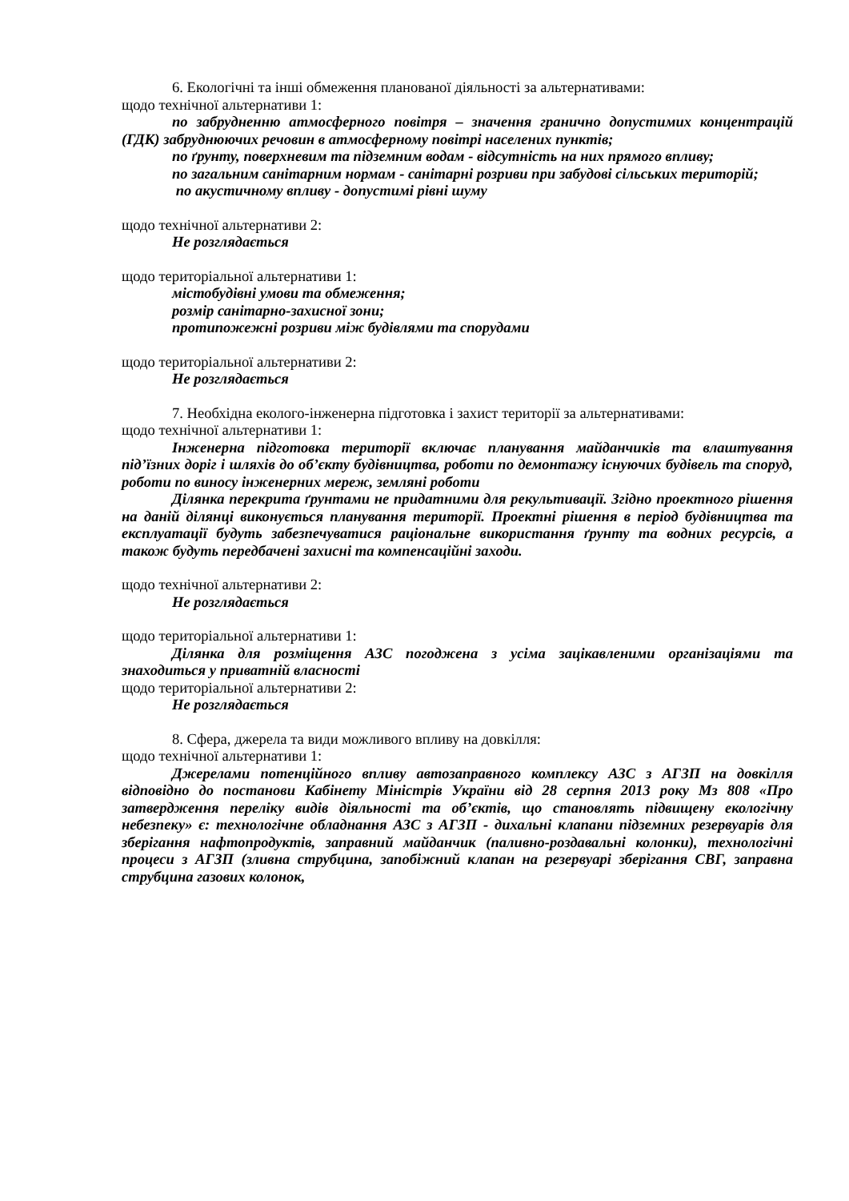6. Екологічні та інші обмеження планованої діяльності за альтернативами:
щодо технічної альтернативи 1:
по забрудненню атмосферного повітря – значення гранично допустимих концентрацій (ГДК) забруднюючих речовин в атмосферному повітрі населених пунктів;
по ґрунту, поверхневим та підземним водам - відсутність на них прямого впливу;
по загальним санітарним нормам - санітарні розриви при забудові сільських територій;
по акустичному впливу - допустимі рівні шуму
щодо технічної альтернативи 2:
Не розглядається
щодо територіальної альтернативи 1:
містобудівні умови та обмеження;
розмір санітарно-захисної зони;
протипожежні розриви між будівлями та спорудами
щодо територіальної альтернативи 2:
Не розглядається
7. Необхідна еколого-інженерна підготовка і захист території за альтернативами:
щодо технічної альтернативи 1:
Інженерна підготовка території включає планування майданчиків та влаштування під’їзних доріг і шляхів до об’єкту будівництва, роботи по демонтажу існуючих будівель та споруд, роботи по виносу інженерних мереж, земляні роботи
Ділянка перекрита ґрунтами не придатними для рекультивації. Згідно проектного рішення на даній ділянці виконується планування території. Проектні рішення в період будівництва та експлуатації будуть забезпечуватися раціональне використання ґрунту та водних ресурсів, а також будуть передбачені захисні та компенсаційні заходи.
щодо технічної альтернативи 2:
Не розглядається
щодо територіальної альтернативи 1:
Ділянка для розміщення АЗС погоджена з усіма зацікавленими організаціями та знаходиться у приватній власності
щодо територіальної альтернативи 2:
Не розглядається
8. Сфера, джерела та види можливого впливу на довкілля:
щодо технічної альтернативи 1:
Джерелами потенційного впливу автозаправного комплексу АЗС з АГЗП на довкілля відповідно до постанови Кабінету Міністрів України від 28 серпня 2013 року Мз 808 «Про затвердження переліку видів діяльності та об’єктів, що становлять підвищену екологічну небезпеку» є: технологічне обладнання АЗС з АГЗП - дихальні клапани підземних резервуарів для зберігання нафтопродуктів, заправний майданчик (паливно-роздавальні колонки), технологічні процеси з АГЗП (зливна струбцина, запобіжний клапан на резервуарі зберігання СВГ, заправна струбцина газових колонок,